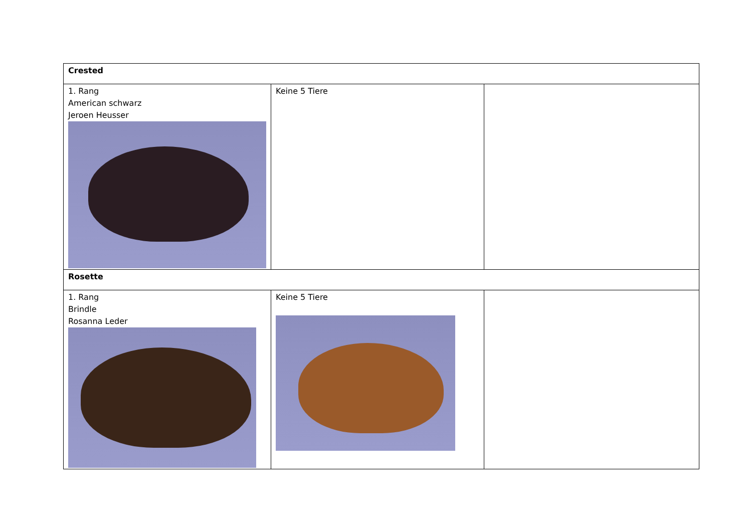| Crested | | |
| 1. Rang American schwarz Jeroen Heusser | Keine 5 Tiere | |
| Rosette | | |
| 1. Rang Brindle Rosanna Leder | Keine 5 Tiere | |